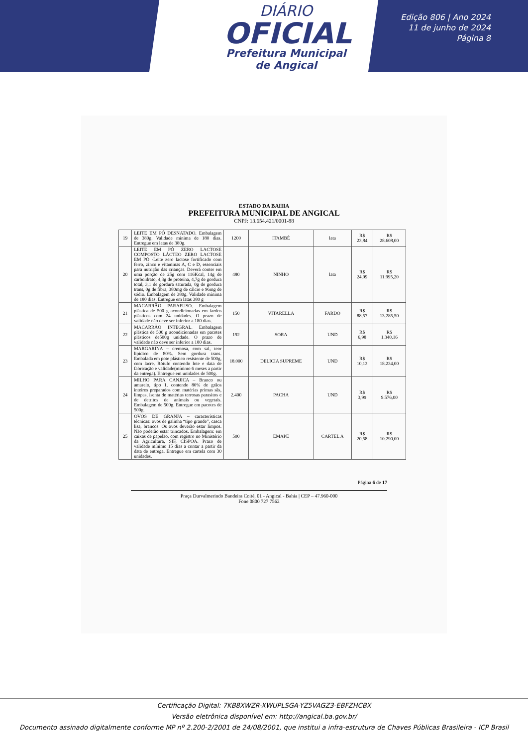DIÁRIO
OFICIAL
Prefeitura Municipal
de Angical
Edição 806 | Ano 2024
11 de junho de 2024
Página 8
ESTADO DA BAHIA
PREFEITURA MUNICIPAL DE ANGICAL
CNPJ: 13.654.421/0001-88
| 19 | LEITE EM PÓ DESNATADO. Embalagem de 380g. Validade mínima de 180 dias. Entregue em latas de 380g. | 1200 | ITAMBÉ | lata | R$ 23,84 | R$ 28.608,00 |
| 20 | LEITE EM PÓ ZERO LACTOSE COMPOSTO LÁCTEO ZERO LACTOSE EM PÓ -Leite zero lactose fortificado com ferro, zinco e vitaminas A, C e D, essenciais para nutrição das crianças. Deverá conter em uma porção de 25g com 116Kcal, 14g de carboidrato, 4,3g de proteína, 4,7g de gordura total, 3,1 de gordura saturada, 0g de gordura trans, 0g de fibra, 380mg de cálcio e 96mg de sódio. Embalagem de 380g. Validade mínima de 180 dias. Entregue em latas 380 g | 480 | NINHO | lata | R$ 24,99 | R$ 11.995,20 |
| 21 | MACARRÃO PARAFUSO. Embalagem plástica de 500 g acondicionadas em fardos plásticos com 24 unidades. O prazo de validade não deve ser inferior a 180 dias. | 150 | VITARELLA | FARDO | R$ 88,57 | R$ 13.285,50 |
| 22 | MACARRÃO INTEGRAL. Embalagem plástica de 500 g acondicionadas em pacotes plásticos de500g unidade. O prazo de validade não deve ser inferior a 180 dias. | 192 | SORA | UND | R$ 6,98 | R$ 1.340,16 |
| 23 | MARGARINA – cremosa, com sal, teor lipídico de 80%. Sem gordura trans. Embalada em pote plástico resistente de 500g, com lacre. Rótulo contendo lote e data de fabricação e validade(mínimo 6 meses a partir da entrega). Entregue em unidades de 500g. | 18.000 | DELICIA SUPREME | UND | R$ 10,13 | R$ 18.234,00 |
| 24 | MILHO PARA CANJICA – Branco ou amarelo, tipo 1, contendo 80% de grãos inteiros preparados com matérias primas sãs, limpas, isenta de matérias terrosas parasitos e de detritos de animais ou vegetais. Embalagem de 500g. Entregue em pacotes de 500g. | 2.400 | PACHA | UND | R$ 3,99 | R$ 9.576,00 |
| 25 | OVOS DE GRANJA – características técnicas: ovos de galinha “tipo grande”, casca lisa, brancos. Os ovos deverão estar limpos. Não poderão estar trincados. Embalagem: em caixas de papelão, com registro no Ministério da Agricultura, SIF, CISPOA. Prazo de validade mínimo 15 dias a contar a partir da data de entrega. Entregue em cartela com 30 unidades. | 500 | EMAPE | CARTEL A | R$ 20,58 | R$ 10.290,00 |
Página 6 de 17
Praça Durvalmerindo Bandeira Coité, 01 - Angical - Bahia | CEP – 47.960-000
Fone 0800 727 7562
Certificação Digital: 7KB8XWZR-XWUPLSGA-YZ5VAGZ3-EBFZHCBX
Versão eletrônica disponível em: http://angical.ba.gov.br/
Documento assinado digitalmente conforme MP nº 2.200-2/2001 de 24/08/2001, que institui a infra-estrutura de Chaves Públicas Brasileira - ICP Brasil